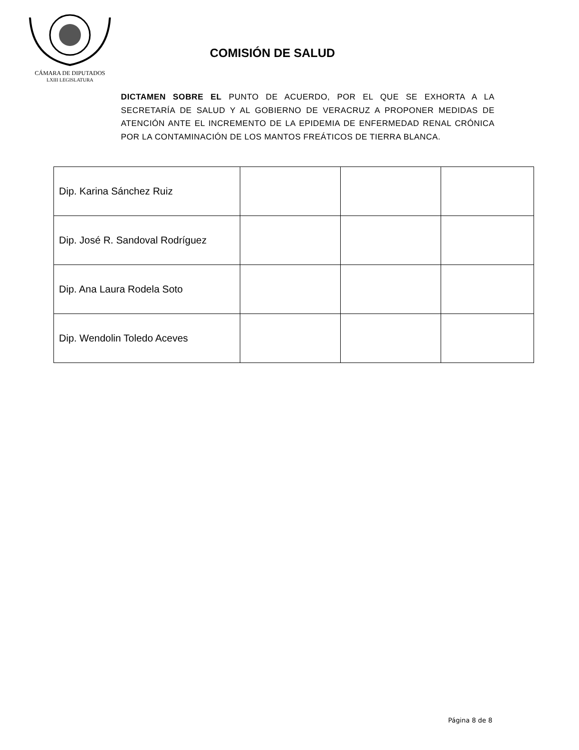CÁMARA DE DIPUTADOS
LXIII LEGISLATURA
COMISIÓN DE SALUD
DICTAMEN SOBRE EL PUNTO DE ACUERDO, POR EL QUE SE EXHORTA A LA SECRETARÍA DE SALUD Y AL GOBIERNO DE VERACRUZ A PROPONER MEDIDAS DE ATENCIÓN ANTE EL INCREMENTO DE LA EPIDEMIA DE ENFERMEDAD RENAL CRÓNICA POR LA CONTAMINACIÓN DE LOS MANTOS FREÁTICOS DE TIERRA BLANCA.
| Dip. Karina Sánchez Ruiz | | | |
| Dip. José R. Sandoval Rodríguez | | | |
| Dip. Ana Laura Rodela Soto | | | |
| Dip. Wendolin Toledo Aceves | | | |
Página 8 de 8